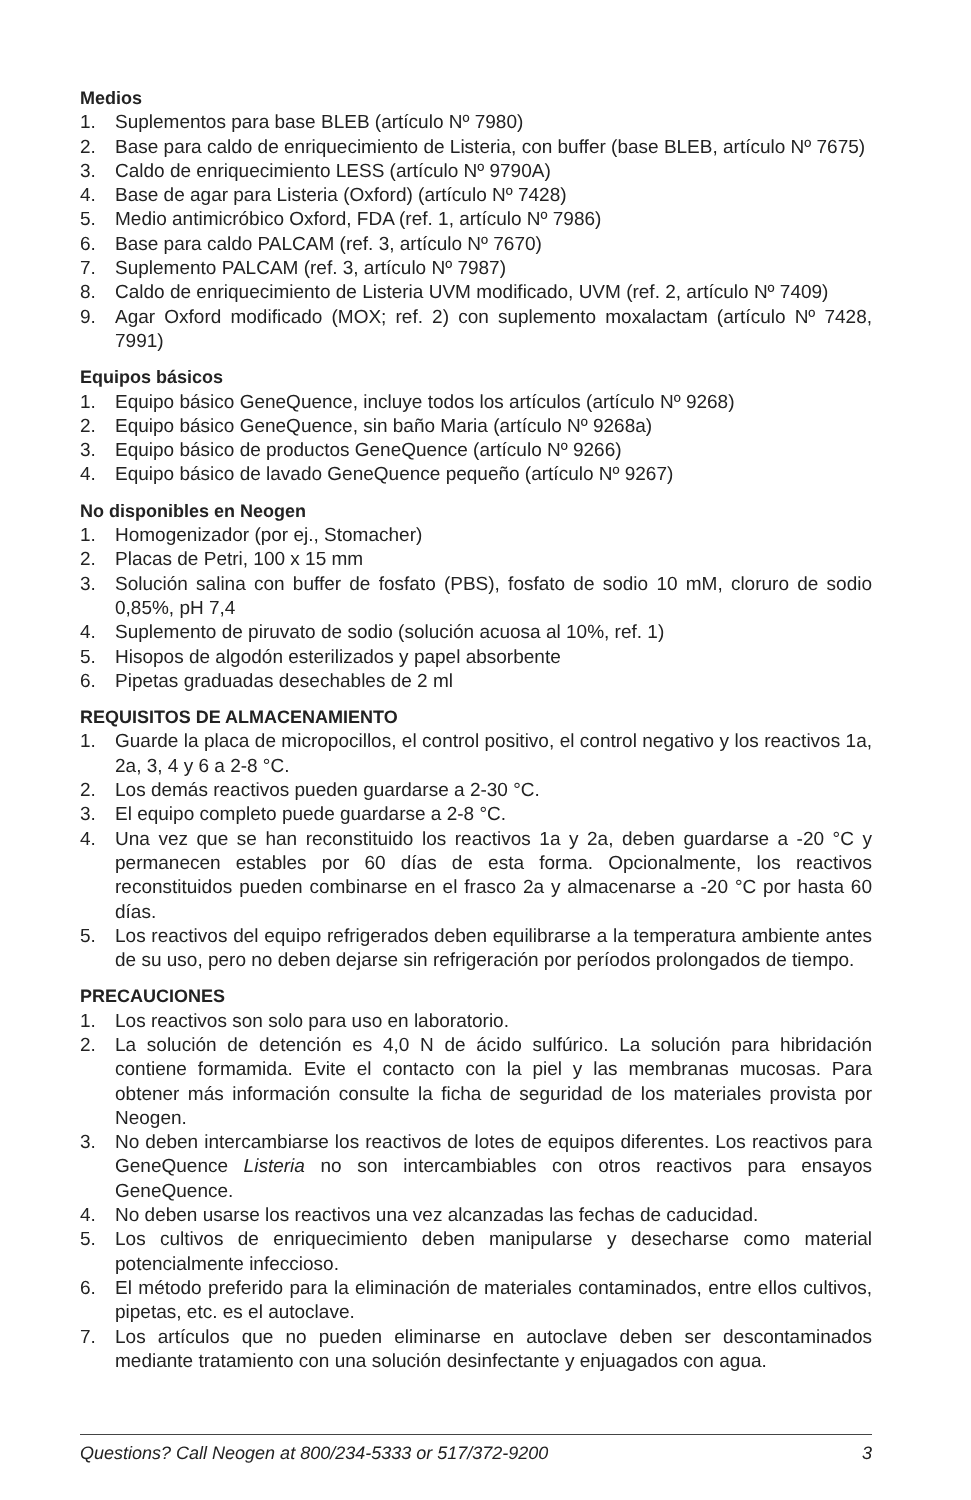Medios
1. Suplementos para base BLEB (artículo Nº 7980)
2. Base para caldo de enriquecimiento de Listeria, con buffer (base BLEB, artículo Nº 7675)
3. Caldo de enriquecimiento LESS (artículo Nº 9790A)
4. Base de agar para Listeria (Oxford) (artículo Nº 7428)
5. Medio antimicróbico Oxford, FDA (ref. 1, artículo Nº 7986)
6. Base para caldo PALCAM (ref. 3, artículo Nº 7670)
7. Suplemento PALCAM (ref. 3, artículo Nº 7987)
8. Caldo de enriquecimiento de Listeria UVM modificado, UVM (ref. 2, artículo Nº 7409)
9. Agar Oxford modificado (MOX; ref. 2) con suplemento moxalactam (artículo Nº 7428, 7991)
Equipos básicos
1. Equipo básico GeneQuence, incluye todos los artículos (artículo Nº 9268)
2. Equipo básico GeneQuence, sin baño Maria (artículo Nº 9268a)
3. Equipo básico de productos GeneQuence (artículo Nº 9266)
4. Equipo básico de lavado GeneQuence pequeño (artículo Nº 9267)
No disponibles en Neogen
1. Homogenizador (por ej., Stomacher)
2. Placas de Petri, 100 x 15 mm
3. Solución salina con buffer de fosfato (PBS), fosfato de sodio 10 mM, cloruro de sodio 0,85%, pH 7,4
4. Suplemento de piruvato de sodio (solución acuosa al 10%, ref. 1)
5. Hisopos de algodón esterilizados y papel absorbente
6. Pipetas graduadas desechables de 2 ml
REQUISITOS DE ALMACENAMIENTO
1. Guarde la placa de micropocillos, el control positivo, el control negativo y los reactivos 1a, 2a, 3, 4 y 6 a 2-8 °C.
2. Los demás reactivos pueden guardarse a 2-30 °C.
3. El equipo completo puede guardarse a 2-8 °C.
4. Una vez que se han reconstituido los reactivos 1a y 2a, deben guardarse a -20 °C y permanecen estables por 60 días de esta forma. Opcionalmente, los reactivos reconstituidos pueden combinarse en el frasco 2a y almacenarse a -20 °C por hasta 60 días.
5. Los reactivos del equipo refrigerados deben equilibrarse a la temperatura ambiente antes de su uso, pero no deben dejarse sin refrigeración por períodos prolongados de tiempo.
PRECAUCIONES
1. Los reactivos son solo para uso en laboratorio.
2. La solución de detención es 4,0 N de ácido sulfúrico. La solución para hibridación contiene formamida. Evite el contacto con la piel y las membranas mucosas. Para obtener más información consulte la ficha de seguridad de los materiales provista por Neogen.
3. No deben intercambiarse los reactivos de lotes de equipos diferentes. Los reactivos para GeneQuence Listeria no son intercambiables con otros reactivos para ensayos GeneQuence.
4. No deben usarse los reactivos una vez alcanzadas las fechas de caducidad.
5. Los cultivos de enriquecimiento deben manipularse y desecharse como material potencialmente infeccioso.
6. El método preferido para la eliminación de materiales contaminados, entre ellos cultivos, pipetas, etc. es el autoclave.
7. Los artículos que no pueden eliminarse en autoclave deben ser descontaminados mediante tratamiento con una solución desinfectante y enjuagados con agua.
Questions? Call Neogen at 800/234-5333 or 517/372-9200 3